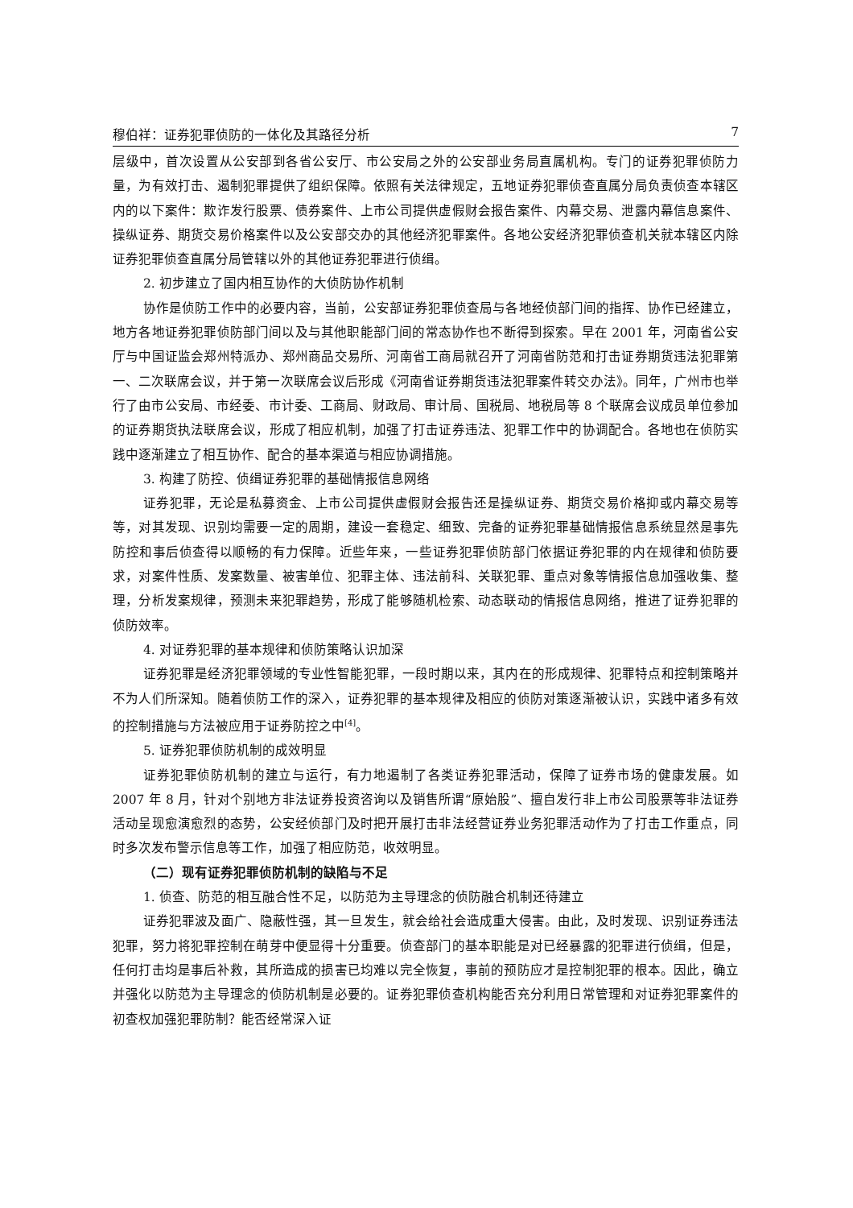穆伯祥：证券犯罪侦防的一体化及其路径分析 7
层级中，首次设置从公安部到各省公安厅、市公安局之外的公安部业务局直属机构。专门的证券犯罪侦防力量，为有效打击、遏制犯罪提供了组织保障。依照有关法律规定，五地证券犯罪侦查直属分局负责侦查本辖区内的以下案件：欺诈发行股票、债券案件、上市公司提供虚假财会报告案件、内幕交易、泄露内幕信息案件、操纵证券、期货交易价格案件以及公安部交办的其他经济犯罪案件。各地公安经济犯罪侦查机关就本辖区内除证券犯罪侦查直属分局管辖以外的其他证券犯罪进行侦缉。
2. 初步建立了国内相互协作的大侦防协作机制
协作是侦防工作中的必要内容，当前，公安部证券犯罪侦查局与各地经侦部门间的指挥、协作已经建立，地方各地证券犯罪侦防部门间以及与其他职能部门间的常态协作也不断得到探索。早在 2001 年，河南省公安厅与中国证监会郑州特派办、郑州商品交易所、河南省工商局就召开了河南省防范和打击证券期货违法犯罪第一、二次联席会议，并于第一次联席会议后形成《河南省证券期货违法犯罪案件转交办法》。同年，广州市也举行了由市公安局、市经委、市计委、工商局、财政局、审计局、国税局、地税局等 8 个联席会议成员单位参加的证券期货执法联席会议，形成了相应机制，加强了打击证券违法、犯罪工作中的协调配合。各地也在侦防实践中逐渐建立了相互协作、配合的基本渠道与相应协调措施。
3. 构建了防控、侦缉证券犯罪的基础情报信息网络
证券犯罪，无论是私募资金、上市公司提供虚假财会报告还是操纵证券、期货交易价格抑或内幕交易等等，对其发现、识别均需要一定的周期，建设一套稳定、细致、完备的证券犯罪基础情报信息系统显然是事先防控和事后侦查得以顺畅的有力保障。近些年来，一些证券犯罪侦防部门依据证券犯罪的内在规律和侦防要求，对案件性质、发案数量、被害单位、犯罪主体、违法前科、关联犯罪、重点对象等情报信息加强收集、整理，分析发案规律，预测未来犯罪趋势，形成了能够随机检索、动态联动的情报信息网络，推进了证券犯罪的侦防效率。
4. 对证券犯罪的基本规律和侦防策略认识加深
证券犯罪是经济犯罪领域的专业性智能犯罪，一段时期以来，其内在的形成规律、犯罪特点和控制策略并不为人们所深知。随着侦防工作的深入，证券犯罪的基本规律及相应的侦防对策逐渐被认识，实践中诸多有效的控制措施与方法被应用于证券防控之中<sup>[4]</sup>。
5. 证券犯罪侦防机制的成效明显
证券犯罪侦防机制的建立与运行，有力地遏制了各类证券犯罪活动，保障了证券市场的健康发展。如 2007 年 8 月，针对个别地方非法证券投资咨询以及销售所谓“原始股”、擅自发行非上市公司股票等非法证券活动呈现愈演愈烈的态势，公安经侦部门及时把开展打击非法经营证券业务犯罪活动作为了打击工作重点，同时多次发布警示信息等工作，加强了相应防范，收效明显。
（二）现有证券犯罪侦防机制的缺陷与不足
1. 侦查、防范的相互融合性不足，以防范为主导理念的侦防融合机制还待建立
证券犯罪波及面广、隐蔽性强，其一旦发生，就会给社会造成重大侵害。由此，及时发现、识别证券违法犯罪，努力将犯罪控制在萌芽中便显得十分重要。侦查部门的基本职能是对已经暴露的犯罪进行侦缉，但是，任何打击均是事后补救，其所造成的损害已均难以完全恢复，事前的预防应才是控制犯罪的根本。因此，确立并强化以防范为主导理念的侦防机制是必要的。证券犯罪侦查机构能否充分利用日常管理和对证券犯罪案件的初查权加强犯罪防制？能否经常深入证